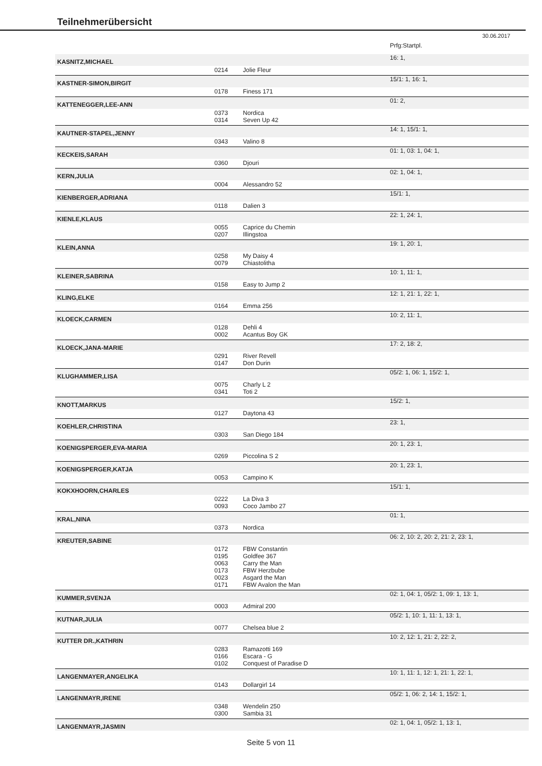Teilnehmerübersicht
30.06.2017
| | | | | Prfg:Startpl. |
| KASNITZ,MICHAEL | | | | 16: 1, |
| | 0214 | Jolie Fleur | | |
| KASTNER-SIMON,BIRGIT | | | | 15/1: 1, 16: 1, |
| | 0178 | Finess 171 | | |
| KATTENEGGER,LEE-ANN | | | | 01: 2, |
| | 0373 0314 | Nordica Seven Up 42 | | |
| KAUTNER-STAPEL,JENNY | | | | 14: 1, 15/1: 1, |
| | 0343 | Valino 8 | | |
| KECKEIS,SARAH | | | | 01: 1, 03: 1, 04: 1, |
| | 0360 | Djouri | | |
| KERN,JULIA | | | | 02: 1, 04: 1, |
| | 0004 | Alessandro 52 | | |
| KIENBERGER,ADRIANA | | | | 15/1: 1, |
| | 0118 | Dalien 3 | | |
| KIENLE,KLAUS | | | | 22: 1, 24: 1, |
| | 0055 0207 | Caprice du Chemin Illingstoa | | |
| KLEIN,ANNA | | | | 19: 1, 20: 1, |
| | 0258 0079 | My Daisy 4 Chiastolitha | | |
| KLEINER,SABRINA | | | | 10: 1, 11: 1, |
| | 0158 | Easy to Jump 2 | | |
| KLING,ELKE | | | | 12: 1, 21: 1, 22: 1, |
| | 0164 | Emma 256 | | |
| KLOECK,CARMEN | | | | 10: 2, 11: 1, |
| | 0128 0002 | Dehli 4 Acantus Boy GK | | |
| KLOECK,JANA-MARIE | | | | 17: 2, 18: 2, |
| | 0291 0147 | River Revell Don Durin | | |
| KLUGHAMMER,LISA | | | | 05/2: 1, 06: 1, 15/2: 1, |
| | 0075 0341 | Charly L 2 Toti 2 | | |
| KNOTT,MARKUS | | | | 15/2: 1, |
| | 0127 | Daytona 43 | | |
| KOEHLER,CHRISTINA | | | | 23: 1, |
| | 0303 | San Diego 184 | | |
| KOENIGSPERGER,EVA-MARIA | | | | 20: 1, 23: 1, |
| | 0269 | Piccolina S 2 | | |
| KOENIGSPERGER,KATJA | | | | 20: 1, 23: 1, |
| | 0053 | Campino K | | |
| KOKXHOORN,CHARLES | | | | 15/1: 1, |
| | 0222 0093 | La Diva 3 Coco Jambo 27 | | |
| KRAL,NINA | | | | 01: 1, |
| | 0373 | Nordica | | |
| KREUTER,SABINE | | | | 06: 2, 10: 2, 20: 2, 21: 2, 23: 1, |
| | 0172 0195 0063 0173 0023 0171 | FBW Constantin Goldfee 367 Carry the Man FBW Herzbube Asgard the Man FBW Avalon the Man | | |
| KUMMER,SVENJA | | | | 02: 1, 04: 1, 05/2: 1, 09: 1, 13: 1, |
| | 0003 | Admiral 200 | | |
| KUTNAR,JULIA | | | | 05/2: 1, 10: 1, 11: 1, 13: 1, |
| | 0077 | Chelsea blue 2 | | |
| KUTTER DR.,KATHRIN | | | | 10: 2, 12: 1, 21: 2, 22: 2, |
| | 0283 0166 0102 | Ramazotti 169 Escara - G Conquest of Paradise D | | |
| LANGENMAYER,ANGELIKA | | | | 10: 1, 11: 1, 12: 1, 21: 1, 22: 1, |
| | 0143 | Dollargirl 14 | | |
| LANGENMAYR,IRENE | | | | 05/2: 1, 06: 2, 14: 1, 15/2: 1, |
| | 0348 0300 | Wendelin 250 Sambia 31 | | |
| LANGENMAYR,JASMIN | | | | 02: 1, 04: 1, 05/2: 1, 13: 1, |
Seite 5 von 11